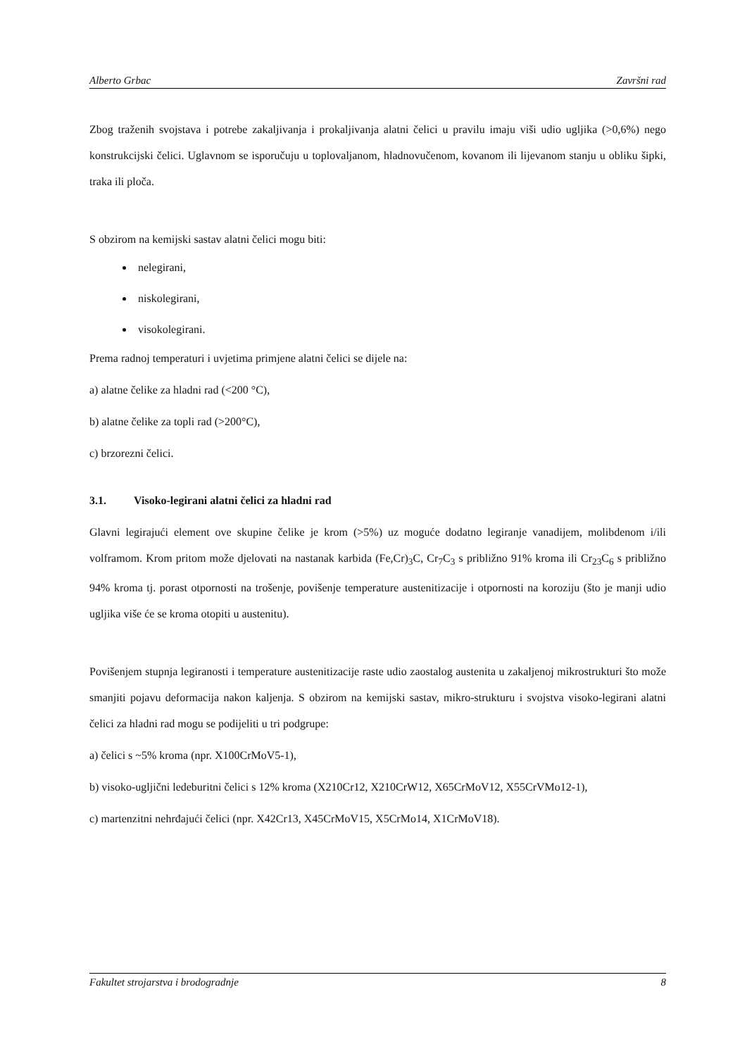Alberto Grbac Završni rad
Zbog traženih svojstava i potrebe zakaljivanja i prokaljivanja alatni čelici u pravilu imaju viši udio ugljika (>0,6%) nego konstrukcijski čelici. Uglavnom se isporučuju u toplovaljanom, hladnovučenom, kovanom ili lijevanom stanju u obliku šipki, traka ili ploča.
S obzirom na kemijski sastav alatni čelici mogu biti:
nelegirani,
niskolegirani,
visokolegirani.
Prema radnoj temperaturi i uvjetima primjene alatni čelici se dijele na:
a) alatne čelike za hladni rad (<200 °C),
b) alatne čelike za topli rad (>200°C),
c) brzorezni čelici.
3.1. Visoko-legirani alatni čelici za hladni rad
Glavni legirajući element ove skupine čelike je krom (>5%) uz moguće dodatno legiranje vanadijem, molibdenom i/ili volframom. Krom pritom može djelovati na nastanak karbida (Fe,Cr)<sub>3</sub>C, Cr<sub>7</sub>C<sub>3</sub> s približno 91% kroma ili Cr<sub>23</sub>C<sub>6</sub> s približno 94% kroma tj. porast otpornosti na trošenje, povišenje temperature austenitizacije i otpornosti na koroziju (što je manji udio ugljika više će se kroma otopiti u austenitu).
Povišenjem stupnja legiranosti i temperature austenitizacije raste udio zaostalog austenita u zakaljenoj mikrostrukturi što može smanjiti pojavu deformacija nakon kaljenja. S obzirom na kemijski sastav, mikro-strukturu i svojstva visoko-legirani alatni čelici za hladni rad mogu se podijeliti u tri podgrupe:
a) čelici s ~5% kroma (npr. X100CrMoV5-1),
b) visoko-ugljični ledeburitni čelici s 12% kroma (X210Cr12, X210CrW12, X65CrMoV12, X55CrVMo12-1),
c) martenzitni nehrđajući čelici (npr. X42Cr13, X45CrMoV15, X5CrMo14, X1CrMoV18).
Fakultet strojarstva i brodogradnje 8